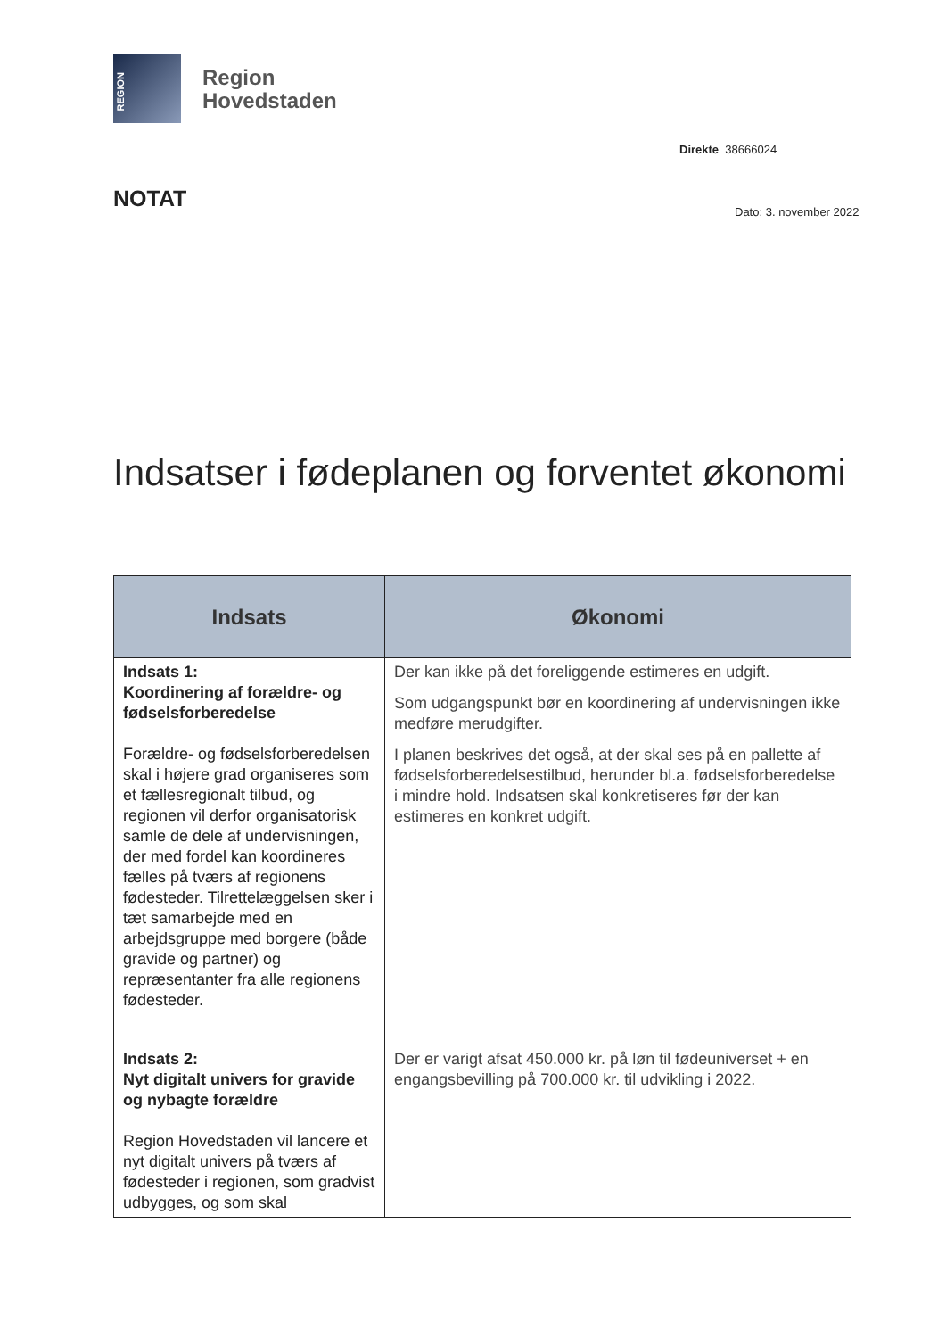REGION
Region
Hovedstaden
Direkte 38666024
NOTAT Dato: 3. november 2022
Indsatser i fødeplanen og forventet økonomi
| Indsats | Økonomi |
| --- | --- |
| Indsats 1: Koordinering af forældre- og fødselsforberedelse Forældre- og fødselsforberedelsen skal i højere grad organiseres som et fællesregionalt tilbud, og regionen vil derfor organisatorisk samle de dele af undervisningen, der med fordel kan koordineres fælles på tværs af regionens fødesteder. Tilrettelæggelsen sker i tæt samarbejde med en arbejdsgruppe med borgere (både gravide og partner) og repræsentanter fra alle regionens fødesteder. | Der kan ikke på det foreliggende estimeres en udgift. Som udgangspunkt bør en koordinering af undervisningen ikke medføre merudgifter. I planen beskrives det også, at der skal ses på en pallette af fødselsforberedelsestilbud, herunder bl.a. fødselsforberedelse i mindre hold. Indsatsen skal konkretiseres før der kan estimeres en konkret udgift. |
| Indsats 2: Nyt digitalt univers for gravide og nybagte forældre Region Hovedstaden vil lancere et nyt digitalt univers på tværs af fødesteder i regionen, som gradvist udbygges, og som skal | Der er varigt afsat 450.000 kr. på løn til fødeuniverset + en engangsbevilling på 700.000 kr. til udvikling i 2022. |